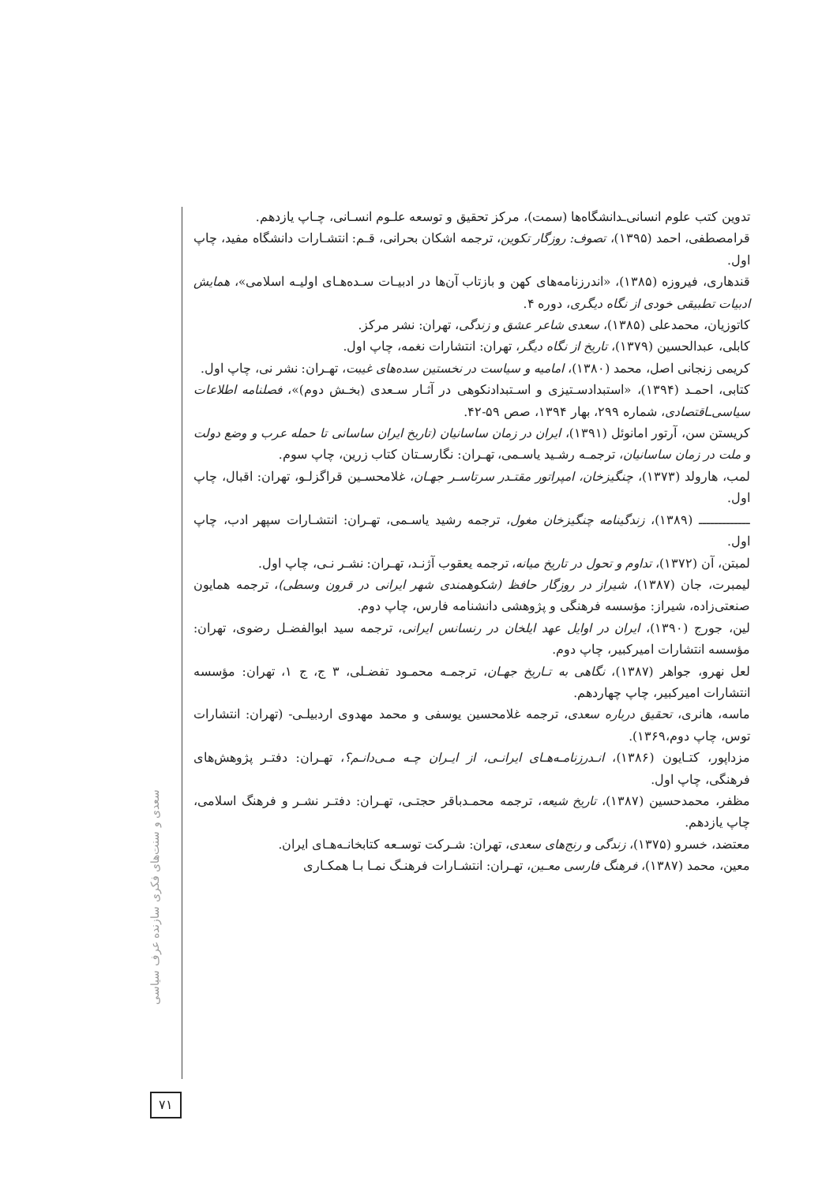سعدی و سنت‌های فکری سازنده عرف سیاسی
تدوین کتب علوم انسانی‌ـدانشگاه‌ها (سمت)، مرکز تحقیق و توسعه علـوم انسـانی، چـاپ یازدهم.
قرامصطفی، احمد (۱۳۹۵)، تصوف: روزگار تکوین، ترجمه اشکان بحرانی، قـم: انتشـارات دانشگاه مفید، چاپ اول.
قندهاری، فیروزه (۱۳۸۵)، «اندرزنامه‌های کهن و بازتاب آن‌ها در ادبیـات سـده‌هـای اولیـه اسلامی»، همایش ادبیات تطبیقی خودی از نگاه دیگری، دوره ۴.
کاتوزیان، محمدعلی (۱۳۸۵)، سعدی شاعر عشق و زندگی، تهران: نشر مرکز.
کابلی، عبدالحسین (۱۳۷۹)، تاریخ از نگاه دیگر، تهران: انتشارات نغمه، چاپ اول.
کریمی زنجانی اصل، محمد (۱۳۸۰)، امامیه و سیاست در نخستین سده‌های غیبت، تهـران: نشر نی، چاپ اول.
کتابی، احمـد (۱۳۹۴)، «استبدادسـتیزی و اسـتبدادنکوهی در آثـار سـعدی (بخـش دوم)»، فصلنامه اطلاعات سیاسی‌ـاقتصادی، شماره ۲۹۹، بهار ۱۳۹۴، صص ۵۹-۴۲.
کریستن سن، آرتور امانوئل (۱۳۹۱)، ایران در زمان ساسانیان (تاریخ ایران ساسانی تا حمله عرب و وضع دولت و ملت در زمان ساسانیان، ترجمـه رشـید یاسـمی، تهـران: نگارسـتان کتاب زرین، چاپ سوم.
لمب، هارولد (۱۳۷۳)، چنگیزخان، امپراتور مقتـدر سرتاسـر جهـان، غلامحسـین قراگزلـو، تهران: اقبال، چاپ اول.
ـــــــــــــ (۱۳۸۹)، زندگینامه چنگیزخان مغول، ترجمه رشید یاسـمی، تهـران: انتشـارات سپهر ادب، چاپ اول.
لمبتن، آن (۱۳۷۲)، تداوم و تحول در تاریخ میانه، ترجمه یعقوب آژنـد، تهـران: نشـر نـی، چاپ اول.
لیمبرت، جان (۱۳۸۷)، شیراز در روزگار حافظ (شکوهمندی شهر ایرانی در قرون وسطی)، ترجمه همایون صنعتی‌زاده، شیراز: مؤسسه فرهنگی و پژوهشی دانشنامه فارس، چاپ دوم.
لین، جورج (۱۳۹۰)، ایران در اوایل عهد ایلخان در رنسانس ایرانی، ترجمه سید ابوالفضـل رضوی، تهران: مؤسسه انتشارات امیرکبیر، چاپ دوم.
لعل نهرو، جواهر (۱۳۸۷)، نگاهی به تـاریخ جهـان، ترجمـه محمـود تفضـلی، ۳ ج، ج ۱، تهران: مؤسسه انتشارات امیرکبیر، چاپ چهاردهم.
ماسه، هانری، تحقیق درباره سعدی، ترجمه غلامحسین یوسفی و محمد مهدوی اردبیلـی- (تهران: انتشارات توس، چاپ دوم،۱۳۶۹).
مزداپور، کتـایون (۱۳۸۶)، انـدرزنامـه‌هـای ایرانـی، از ایـران چـه مـی‌دانـم؟، تهـران: دفتـر پژوهش‌های فرهنگی، چاپ اول.
مظفر، محمدحسین (۱۳۸۷)، تاریخ شیعه، ترجمه محمـدباقر حجتـی، تهـران: دفتـر نشـر و فرهنگ اسلامی، چاپ یازدهم.
معتضد، خسرو (۱۳۷۵)، زندگی و رنج‌های سعدی، تهران: شـرکت توسـعه کتابخانـه‌هـای ایران.
معین، محمد (۱۳۸۷)، فرهنگ فارسی معـین، تهـران: انتشـارات فرهنـگ نمـا بـا همکـاری
۷۱